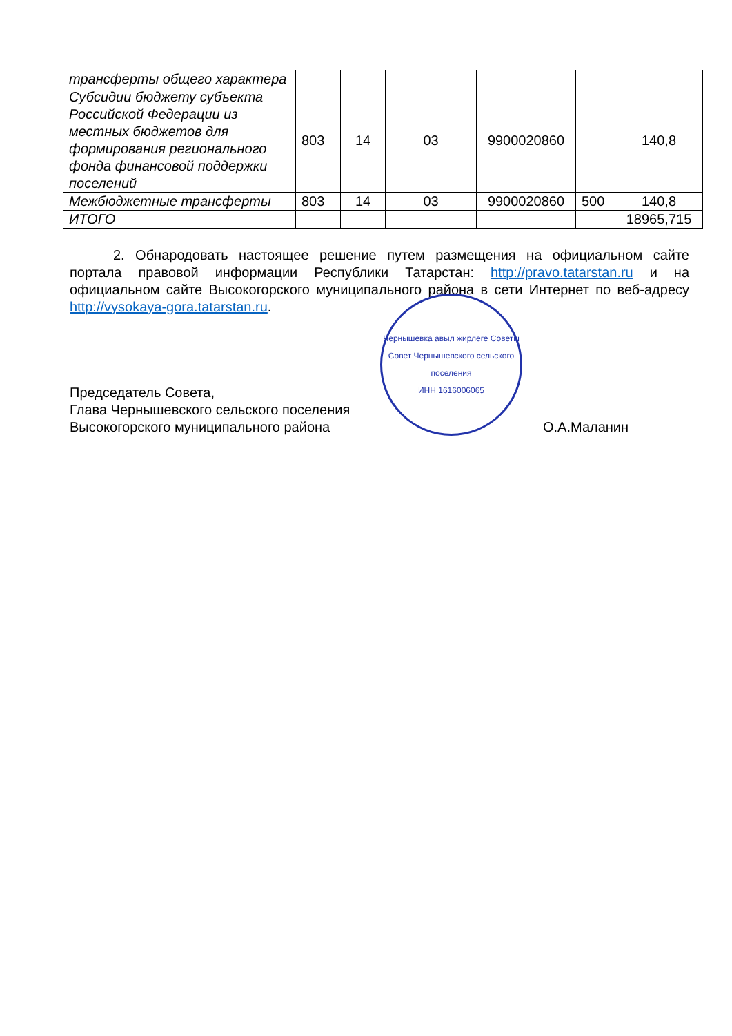| трансферты общего характера | | | | | | |
| Субсидии бюджету субъекта Российской Федерации из местных бюджетов для формирования регионального фонда финансовой поддержки поселений | 803 | 14 | 03 | 9900020860 | | 140,8 |
| Межбюджетные трансферты | 803 | 14 | 03 | 9900020860 | 500 | 140,8 |
| ИТОГО | | | | | | 18965,715 |
2. Обнародовать настоящее решение путем размещения на официальном сайте портала правовой информации Республики Татарстан: http://pravo.tatarstan.ru и на официальном сайте Высокогорского муниципального района в сети Интернет по веб-адресу http://vysokaya-gora.tatarstan.ru.
Председатель Совета,
Глава Чернышевского сельского поселения
Высокогорского муниципального района
Чернышевка авыл жирлеге Советы
Совет Чернышевского сельского поселения
ИНН 1616006065
О.А.Маланин